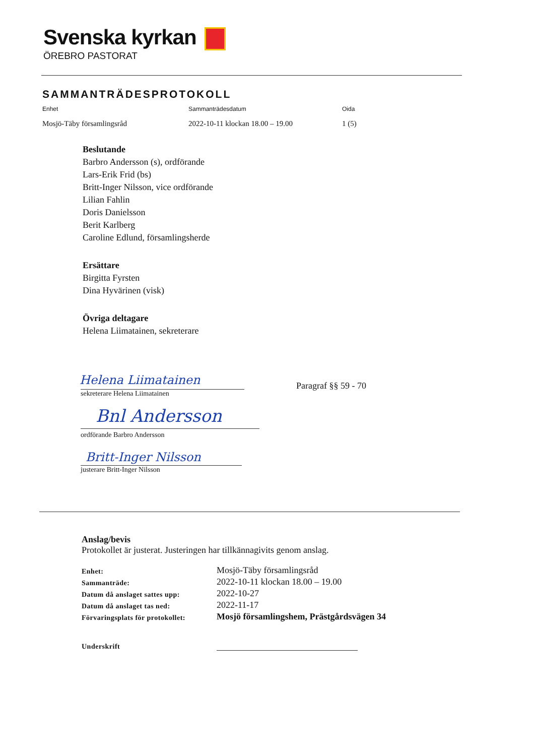Svenska kyrkan
ÖREBRO PASTORAT
SAMMANTRÄDESPROTOKOLL
Enhet Sammanträdesdatum Oida
Mosjö-Täby församlingsråd 2022-10-11 klockan 18.00 – 19.00 1 (5)
Beslutande
Barbro Andersson (s), ordförande
Lars-Erik Frid (bs)
Britt-Inger Nilsson, vice ordförande
Lilian Fahlin
Doris Danielsson
Berit Karlberg
Caroline Edlund, församlingsherde
Ersättare
Birgitta Fyrsten
Dina Hyvärinen (visk)
Övriga deltagare
Helena Liimatainen, sekreterare
Helena Liimatainen
sekreterare Helena Liimatainen
Paragraf §§ 59 - 70
Bnl Andersson
ordförande Barbro Andersson
Britt-Inger Nilsson
justerare Britt-Inger Nilsson
Anslag/bevis
Protokollet är justerat. Justeringen har tillkännagivits genom anslag.
| Enhet: | Mosjö-Täby församlingsråd |
| Sammanträde: | 2022-10-11 klockan 18.00 – 19.00 |
| Datum då anslaget sattes upp: | 2022-10-27 |
| Datum då anslaget tas ned: | 2022-11-17 |
| Förvaringsplats för protokollet: | Mosjö församlingshem, Prästgårdsvägen 34 |
| Underskrift | |